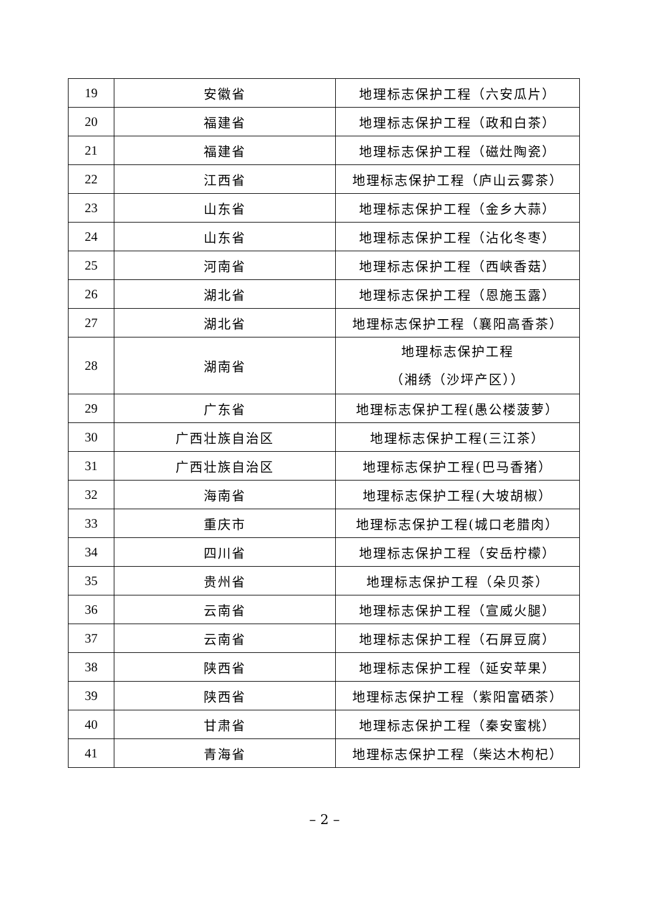| 19 | 安徽省 | 地理标志保护工程（六安瓜片） |
| 20 | 福建省 | 地理标志保护工程（政和白茶） |
| 21 | 福建省 | 地理标志保护工程（磁灶陶瓷） |
| 22 | 江西省 | 地理标志保护工程（庐山云雾茶） |
| 23 | 山东省 | 地理标志保护工程（金乡大蒜） |
| 24 | 山东省 | 地理标志保护工程（沾化冬枣） |
| 25 | 河南省 | 地理标志保护工程（西峡香菇） |
| 26 | 湖北省 | 地理标志保护工程（恩施玉露） |
| 27 | 湖北省 | 地理标志保护工程（襄阳高香茶） |
| 28 | 湖南省 | 地理标志保护工程 （湘绣（沙坪产区）） |
| 29 | 广东省 | 地理标志保护工程(愚公楼菠萝） |
| 30 | 广西壮族自治区 | 地理标志保护工程(三江茶） |
| 31 | 广西壮族自治区 | 地理标志保护工程(巴马香猪） |
| 32 | 海南省 | 地理标志保护工程(大坡胡椒） |
| 33 | 重庆市 | 地理标志保护工程(城口老腊肉） |
| 34 | 四川省 | 地理标志保护工程（安岳柠檬） |
| 35 | 贵州省 | 地理标志保护工程（朵贝茶） |
| 36 | 云南省 | 地理标志保护工程（宣威火腿） |
| 37 | 云南省 | 地理标志保护工程（石屏豆腐） |
| 38 | 陕西省 | 地理标志保护工程（延安苹果） |
| 39 | 陕西省 | 地理标志保护工程（紫阳富硒茶） |
| 40 | 甘肃省 | 地理标志保护工程（秦安蜜桃） |
| 41 | 青海省 | 地理标志保护工程（柴达木枸杞） |
– 2 –